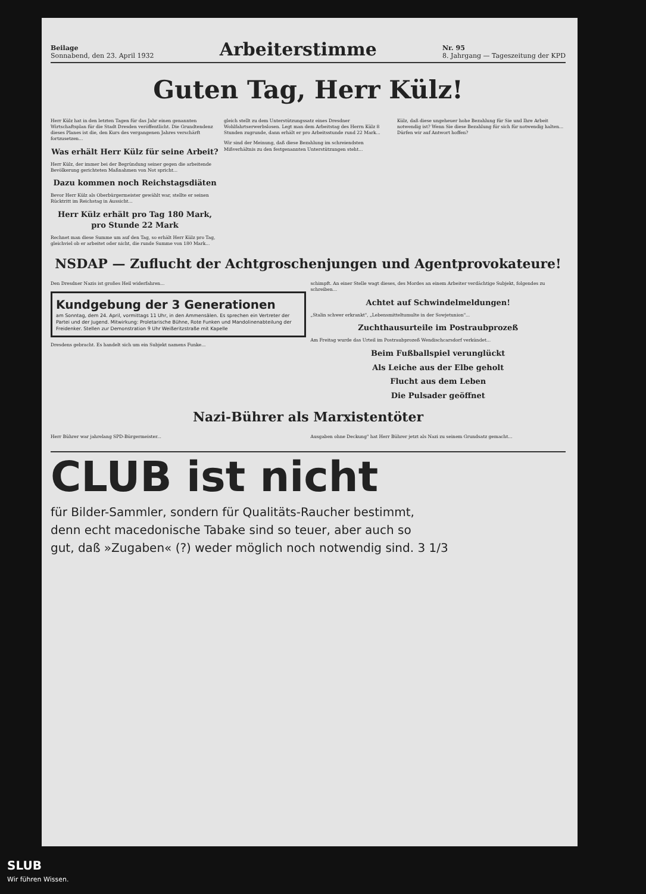Beilage
Sonnabend, den 23. April 1932
Arbeiterstimme
Nr. 95
8. Jahrgang — Tageszeitung der KPD
Guten Tag, Herr Külz!
Herr Külz hat in den letzten Tagen für das Jahr einen genannten Wirtschaftsplan für die Stadt Dresden veröffentlicht. Die Grundtendenz dieses Planes ist die, den Kurs des vergangenen Jahres verschärft fortzusetzen...
Was erhält Herr Külz für seine Arbeit?
Herr Külz, der immer bei der Begründung seiner gegen die arbeitende Bevölkerung gerichteten Maßnahmen von Not spricht...
Dazu kommen noch Reichstagsdiäten
Bevor Herr Külz als Oberbürgermeister gewählt war, stellte er seinen Rücktritt im Reichstag in Aussicht...
Herr Külz erhält pro Tag 180 Mark, pro Stunde 22 Mark
Rechnet man diese Summe um auf den Tag, so erhält Herr Külz pro Tag, gleichviel ob er arbeitet oder nicht, die runde Summe von 180 Mark...
gleich stellt zu dem Unterstützungssatz eines Dresdner Wohlfahrtserwerbslosen. Legt man dem Arbeitstag des Herrn Külz 8 Stunden zugrunde, dann erhält er pro Arbeitsstunde rund 22 Mark...
Wir sind der Meinung, daß diese Bezahlung im schreiendsten Mißverhältnis zu den festgenannten Unterstützungen steht...
Külz, daß diese ungeheuer hohe Bezahlung für Sie und Ihre Arbeit notwendig ist? Wenn Sie diese Bezahlung für sich für notwendig halten... Dürfen wir auf Antwort hoffen?
NSDAP — Zuflucht der Achtgroschenjungen und Agentprovokateure!
Den Dresdner Nazis ist großes Heil widerfahren...
Kundgebung der 3 Generationen
am Sonntag, dem 24. April, vormittags 11 Uhr, in den Ammensälen. Es sprechen ein Vertreter der Partei und der Jugend. Mitwirkung: Proletarische Bühne, Rote Funken und Mandolinenabteilung der Freidenker. Stellen zur Demonstration 9 Uhr Weißeritzstraße mit Kapelle
Dresdens gebracht. Es handelt sich um ein Subjekt namens Funke...
schimpft. An einer Stelle wagt dieses, des Mordes an einem Arbeiter verdächtige Subjekt, folgendes zu schreiben...
Achtet auf Schwindelmeldungen!
„Stalin schwer erkrankt", „Lebensmitteltumulte in der Sowjetunion"...
Zuchthausurteile im Postraubprozeß
Am Freitag wurde das Urteil im Postraubprozeß Wendischcarsdorf verkündet...
Beim Fußballspiel verunglückt
Als Leiche aus der Elbe geholt
Flucht aus dem Leben
Die Pulsader geöffnet
Nazi-Bührer als Marxistentöter
Herr Bührer war jahrelang SPD-Bürgermeister...
Ausgaben ohne Deckung" hat Herr Bührer jetzt als Nazi zu seinem Grundsatz gemacht...
CLUB ist nicht
für Bilder-Sammler, sondern für Qualitäts-Raucher bestimmt,
denn echt macedonische Tabake sind so teuer, aber auch so
gut, daß »Zugaben« (?) weder möglich noch notwendig sind. 3 1/3
SLUB
Wir führen Wissen.